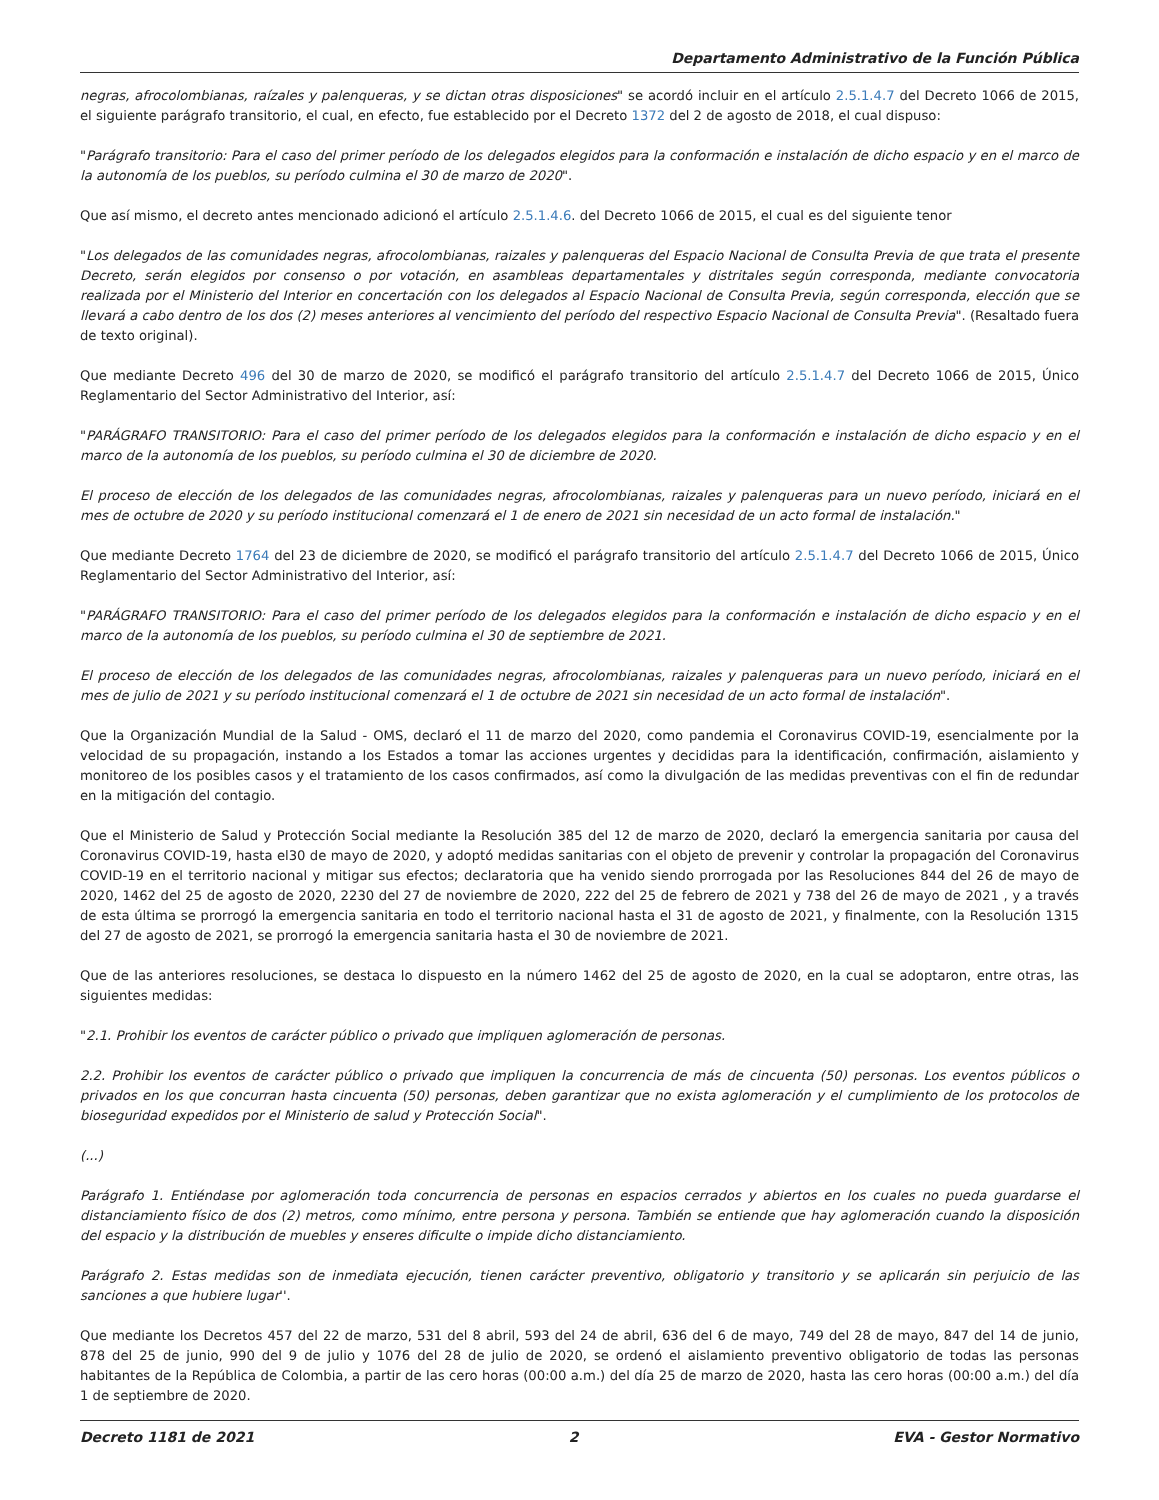Departamento Administrativo de la Función Pública
negras, afrocolombianas, raízales y palenqueras, y se dictan otras disposiciones" se acordó incluir en el artículo 2.5.1.4.7 del Decreto 1066 de 2015, el siguiente parágrafo transitorio, el cual, en efecto, fue establecido por el Decreto 1372 del 2 de agosto de 2018, el cual dispuso:
"Parágrafo transitorio: Para el caso del primer período de los delegados elegidos para la conformación e instalación de dicho espacio y en el marco de la autonomía de los pueblos, su período culmina el 30 de marzo de 2020".
Que así mismo, el decreto antes mencionado adicionó el artículo 2.5.1.4.6. del Decreto 1066 de 2015, el cual es del siguiente tenor
"Los delegados de las comunidades negras, afrocolombianas, raizales y palenqueras del Espacio Nacional de Consulta Previa de que trata el presente Decreto, serán elegidos por consenso o por votación, en asambleas departamentales y distritales según corresponda, mediante convocatoria realizada por el Ministerio del Interior en concertación con los delegados al Espacio Nacional de Consulta Previa, según corresponda, elección que se llevará a cabo dentro de los dos (2) meses anteriores al vencimiento del período del respectivo Espacio Nacional de Consulta Previa". (Resaltado fuera de texto original).
Que mediante Decreto 496 del 30 de marzo de 2020, se modificó el parágrafo transitorio del artículo 2.5.1.4.7 del Decreto 1066 de 2015, Único Reglamentario del Sector Administrativo del Interior, así:
"PARÁGRAFO TRANSITORIO: Para el caso del primer período de los delegados elegidos para la conformación e instalación de dicho espacio y en el marco de la autonomía de los pueblos, su período culmina el 30 de diciembre de 2020.
El proceso de elección de los delegados de las comunidades negras, afrocolombianas, raizales y palenqueras para un nuevo período, iniciará en el mes de octubre de 2020 y su período institucional comenzará el 1 de enero de 2021 sin necesidad de un acto formal de instalación."
Que mediante Decreto 1764 del 23 de diciembre de 2020, se modificó el parágrafo transitorio del artículo 2.5.1.4.7 del Decreto 1066 de 2015, Único Reglamentario del Sector Administrativo del Interior, así:
"PARÁGRAFO TRANSITORIO: Para el caso del primer período de los delegados elegidos para la conformación e instalación de dicho espacio y en el marco de la autonomía de los pueblos, su período culmina el 30 de septiembre de 2021.
El proceso de elección de los delegados de las comunidades negras, afrocolombianas, raizales y palenqueras para un nuevo período, iniciará en el mes de julio de 2021 y su período institucional comenzará el 1 de octubre de 2021 sin necesidad de un acto formal de instalación".
Que la Organización Mundial de la Salud - OMS, declaró el 11 de marzo del 2020, como pandemia el Coronavirus COVID-19, esencialmente por la velocidad de su propagación, instando a los Estados a tomar las acciones urgentes y decididas para la identificación, confirmación, aislamiento y monitoreo de los posibles casos y el tratamiento de los casos confirmados, así como la divulgación de las medidas preventivas con el fin de redundar en la mitigación del contagio.
Que el Ministerio de Salud y Protección Social mediante la Resolución 385 del 12 de marzo de 2020, declaró la emergencia sanitaria por causa del Coronavirus COVID-19, hasta el30 de mayo de 2020, y adoptó medidas sanitarias con el objeto de prevenir y controlar la propagación del Coronavirus COVID-19 en el territorio nacional y mitigar sus efectos; declaratoria que ha venido siendo prorrogada por las Resoluciones 844 del 26 de mayo de 2020, 1462 del 25 de agosto de 2020, 2230 del 27 de noviembre de 2020, 222 del 25 de febrero de 2021 y 738 del 26 de mayo de 2021 , y a través de esta última se prorrogó la emergencia sanitaria en todo el territorio nacional hasta el 31 de agosto de 2021, y finalmente, con la Resolución 1315 del 27 de agosto de 2021, se prorrogó la emergencia sanitaria hasta el 30 de noviembre de 2021.
Que de las anteriores resoluciones, se destaca lo dispuesto en la número 1462 del 25 de agosto de 2020, en la cual se adoptaron, entre otras, las siguientes medidas:
"2.1. Prohibir los eventos de carácter público o privado que impliquen aglomeración de personas.
2.2. Prohibir los eventos de carácter público o privado que impliquen la concurrencia de más de cincuenta (50) personas. Los eventos públicos o privados en los que concurran hasta cincuenta (50) personas, deben garantizar que no exista aglomeración y el cumplimiento de los protocolos de bioseguridad expedidos por el Ministerio de salud y Protección Social".
(...)
Parágrafo 1. Entiéndase por aglomeración toda concurrencia de personas en espacios cerrados y abiertos en los cuales no pueda guardarse el distanciamiento físico de dos (2) metros, como mínimo, entre persona y persona. También se entiende que hay aglomeración cuando la disposición del espacio y la distribución de muebles y enseres dificulte o impide dicho distanciamiento.
Parágrafo 2. Estas medidas son de inmediata ejecución, tienen carácter preventivo, obligatorio y transitorio y se aplicarán sin perjuicio de las sanciones a que hubiere lugar''.
Que mediante los Decretos 457 del 22 de marzo, 531 del 8 abril, 593 del 24 de abril, 636 del 6 de mayo, 749 del 28 de mayo, 847 del 14 de junio, 878 del 25 de junio, 990 del 9 de julio y 1076 del 28 de julio de 2020, se ordenó el aislamiento preventivo obligatorio de todas las personas habitantes de la República de Colombia, a partir de las cero horas (00:00 a.m.) del día 25 de marzo de 2020, hasta las cero horas (00:00 a.m.) del día 1 de septiembre de 2020.
Decreto 1181 de 2021 2 EVA - Gestor Normativo